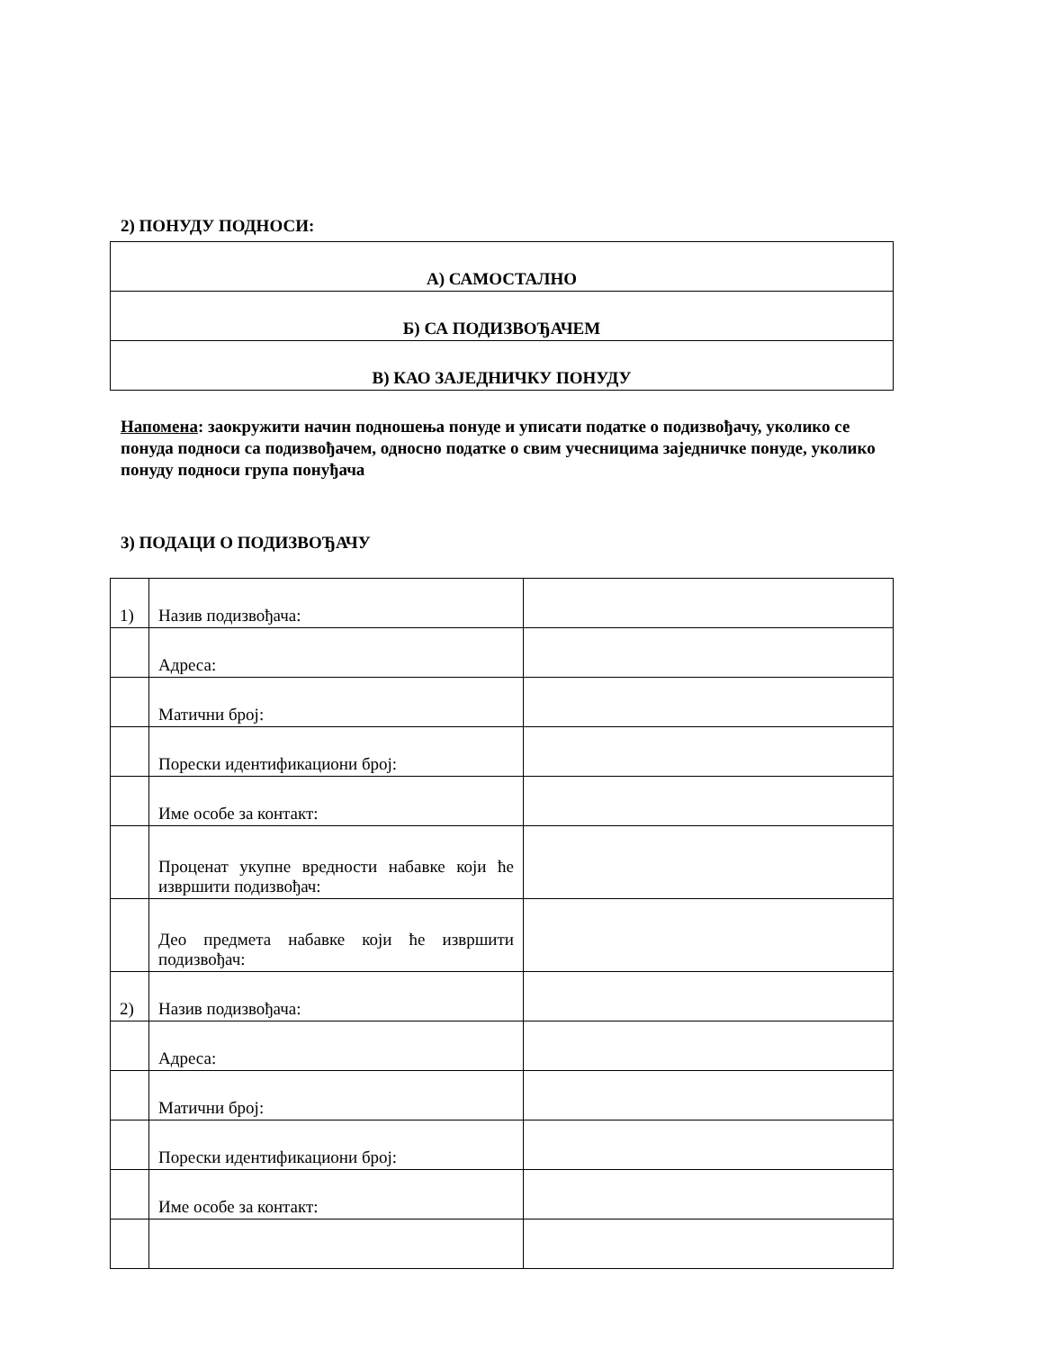2) ПОНУДУ ПОДНОСИ:
| А) САМОСТАЛНО |
| Б) СА ПОДИЗВОЂАЧЕМ |
| В) КАО ЗАЈЕДНИЧКУ ПОНУДУ |
Напомена: заокружити начин подношења понуде и уписати податке о подизвођачу, уколико се понуда подноси са подизвођачем, односно податке о свим учесницима заједничке понуде, уколико понуду подноси група понуђача
3) ПОДАЦИ О ПОДИЗВОЂАЧУ
| 1) | Назив подизвођача: | |
| | Адреса: | |
| | Матични број: | |
| | Порески идентификациони број: | |
| | Име особе за контакт: | |
| | Проценат укупне вредности набавке који ће извршити подизвођач: | |
| | Део предмета набавке који ће извршити подизвођач: | |
| 2) | Назив подизвођача: | |
| | Адреса: | |
| | Матични број: | |
| | Порески идентификациони број: | |
| | Име особе за контакт: | |